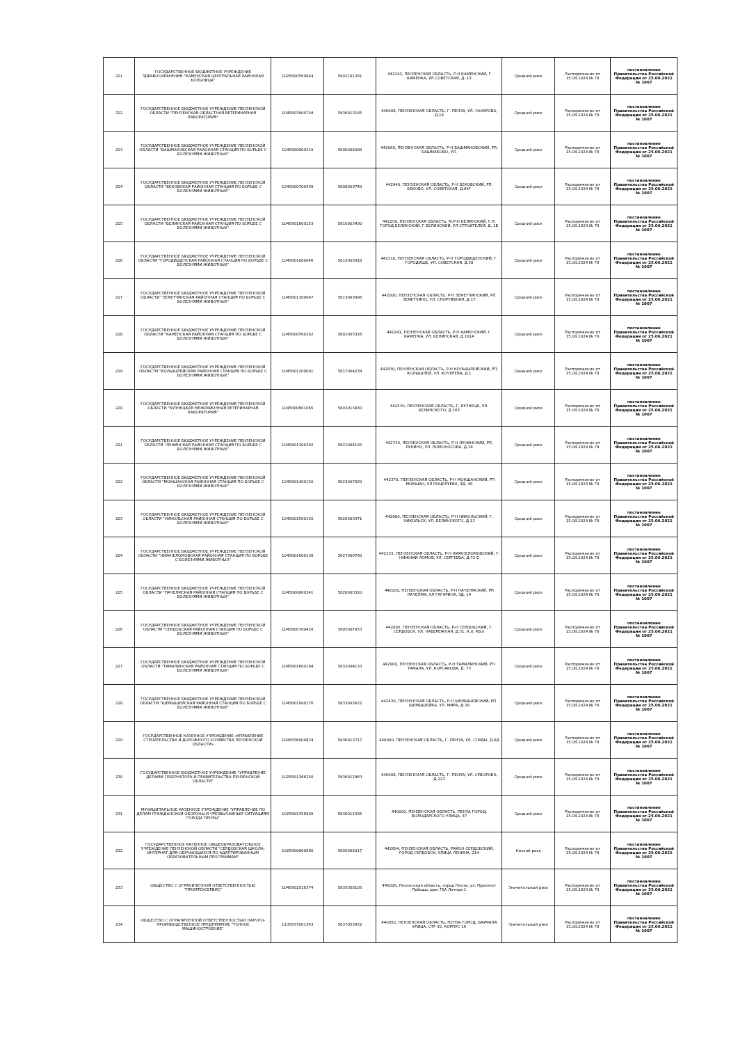| 211 | ГОСУДАРСТВЕННОЕ БЮДЖЕТНОЕ УЧРЕЖДЕНИЕ ЗДРАВООХРАНЕНИЯ "КАМЕНСКАЯ ЦЕНТРАЛЬНАЯ РАЙОННАЯ БОЛЬНИЦА" | 1025800509844 | 5802101281 | 442242, ПЕНЗЕНСКАЯ ОБЛАСТЬ, Р-Н КАМЕНСКИЙ, Г КАМЕНКА, УЛ СОВЕТСКАЯ, Д. 13 | Средний риск | Распоряжение от 15.08.2024 № 78 | постановление Правительства Российской Федерации от 25.06.2021 № 1007 |
| 212 | ГОСУДАРСТВЕННОЕ БЮДЖЕТНОЕ УЧРЕЖДЕНИЕ ПЕНЗЕНСКОЙ ОБЛАСТИ "ПЕНЗЕНСКАЯ ОБЛАСТНАЯ ВЕТЕРИНАРНАЯ ЛАБОРАТОРИЯ" | 1045803000704 | 5836013185 | 440008, ПЕНЗЕНСКАЯ ОБЛАСТЬ, Г. ПЕНЗА, УЛ. ЗАХАРОВА, Д.16 | Средний риск | Распоряжение от 15.08.2024 № 78 | постановление Правительства Российской Федерации от 25.06.2021 № 1007 |
| 213 | ГОСУДАРСТВЕННОЕ БЮДЖЕТНОЕ УЧРЕЖДЕНИЕ ПЕНЗЕНСКОЙ ОБЛАСТИ "БАШМАКОВСКАЯ РАЙОННАЯ СТАНЦИЯ ПО БОРЬБЕ С БОЛЕЗНЯМИ ЖИВОТНЫХ" | 1045800800319 | 5806004088 | 442060, ПЕНЗЕНСКАЯ ОБЛАСТЬ, Р-Н БАШМАКОВСКИЙ, РП. БАШМАКОВО, УЛ. | Средний риск | Распоряжение от 15.08.2024 № 78 | постановление Правительства Российской Федерации от 25.06.2021 № 1007 |
| 214 | ГОСУДАРСТВЕННОЕ БЮДЖЕТНОЕ УЧРЕЖДЕНИЕ ПЕНЗЕНСКОЙ ОБЛАСТИ "БЕКОВСКАЯ РАЙОННАЯ СТАНЦИЯ ПО БОРЬБЕ С БОЛЕЗНЯМИ ЖИВОТНЫХ" | 1045800700439 | 5808003749 | 442940, ПЕНЗЕНСКАЯ ОБЛАСТЬ, Р-Н БЕКОВСКИЙ, РП. БЕКОВО, УЛ. СОВЕТСКАЯ, Д.84Г | Средний риск | Распоряжение от 15.08.2024 № 78 | постановление Правительства Российской Федерации от 25.06.2021 № 1007 |
| 215 | ГОСУДАРСТВЕННОЕ БЮДЖЕТНОЕ УЧРЕЖДЕНИЕ ПЕНЗЕНСКОЙ ОБЛАСТИ "БЕЛИНСКАЯ РАЙОННАЯ СТАНЦИЯ ПО БОРЬБЕ С БОЛЕЗНЯМИ ЖИВОТНЫХ" | 1045801800153 | 5810003430 | 442250, ПЕНЗЕНСКАЯ ОБЛАСТЬ, М.Р-Н БЕЛИНСКИЙ, Г.П. ГОРОД БЕЛИНСКИЙ, Г БЕЛИНСКИЙ, УЛ СТРОИТЕЛЕЙ, Д. 1Б | Средний риск | Распоряжение от 15.08.2024 № 78 | постановление Правительства Российской Федерации от 25.06.2021 № 1007 |
| 216 | ГОСУДАРСТВЕННОЕ БЮДЖЕТНОЕ УЧРЕЖДЕНИЕ ПЕНЗЕНСКОЙ ОБЛАСТИ "ГОРОДИЩЕНСКАЯ РАЙОННАЯ СТАНЦИЯ ПО БОРЬБЕ С БОЛЕЗНЯМИ ЖИВОТНЫХ" | 1045801000046 | 5812005918 | 442310, ПЕНЗЕНСКАЯ ОБЛАСТЬ, Р-Н ГОРОДИЩЕНСКИЙ, Г. ГОРОДИЩЕ, УЛ. СОВЕТСКАЯ, Д.58 | Средний риск | Распоряжение от 15.08.2024 № 78 | постановление Правительства Российской Федерации от 25.06.2021 № 1007 |
| 217 | ГОСУДАРСТВЕННОЕ БЮДЖЕТНОЕ УЧРЕЖДЕНИЕ ПЕНЗЕНСКОЙ ОБЛАСТИ "ЗЕМЕТЧИНСКАЯ РАЙОННАЯ СТАНЦИЯ ПО БОРЬБЕ С БОЛЕЗНЯМИ ЖИВОТНЫХ" | 1045801100047 | 5813003896 | 442000, ПЕНЗЕНСКАЯ ОБЛАСТЬ, Р-Н ЗЕМЕТЧИНСКИЙ, РП. ЗЕМЕТЧИНО, УЛ. СПОРТИВНАЯ, Д.17 | Средний риск | Распоряжение от 15.08.2024 № 78 | постановление Правительства Российской Федерации от 25.06.2021 № 1007 |
| 218 | ГОСУДАРСТВЕННОЕ БЮДЖЕТНОЕ УЧРЕЖДЕНИЕ ПЕНЗЕНСКОЙ ОБЛАСТИ "КАМЕНСКАЯ РАЙОННАЯ СТАНЦИЯ ПО БОРЬБЕ С БОЛЕЗНЯМИ ЖИВОТНЫХ" | 1045800500162 | 5802003326 | 442241, ПЕНЗЕНСКАЯ ОБЛАСТЬ, Р-Н КАМЕНСКИЙ, Г. КАМЕНКА, УЛ. БЕЛИНСКАЯ, Д.161А | Средний риск | Распоряжение от 15.08.2024 № 78 | постановление Правительства Российской Федерации от 25.06.2021 № 1007 |
| 219 | ГОСУДАРСТВЕННОЕ БЮДЖЕТНОЕ УЧРЕЖДЕНИЕ ПЕНЗЕНСКОЙ ОБЛАСТИ "КОЛЫШЛЕЙСКАЯ РАЙОННАЯ СТАНЦИЯ ПО БОРЬБЕ С БОЛЕЗНЯМИ ЖИВОТНЫХ" | 1045801200081 | 5817004234 | 442830, ПЕНЗЕНСКАЯ ОБЛАСТЬ, Р-Н КОЛЫШЛЕЙСКИЙ, РП. КОЛЫШЛЕЙ, УЛ. КОЧЕРЕВА, Д.1 | Средний риск | Распоряжение от 15.08.2024 № 78 | постановление Правительства Российской Федерации от 25.06.2021 № 1007 |
| 220 | ГОСУДАРСТВЕННОЕ БЮДЖЕТНОЕ УЧРЕЖДЕНИЕ ПЕНЗЕНСКОЙ ОБЛАСТИ "КУЗНЕЦКАЯ МЕЖРАЙОННАЯ ВЕТЕРИНАРНАЯ ЛАБОРАТОРИЯ" | 1045800601065 | 5803013430 | 442530, ПЕНЗЕНСКАЯ ОБЛАСТЬ, Г. КУЗНЕЦК, УЛ. БЕЛИНСКОГО, Д.165 | Средний риск | Распоряжение от 15.08.2024 № 78 | постановление Правительства Российской Федерации от 25.06.2021 № 1007 |
| 221 | ГОСУДАРСТВЕННОЕ БЮДЖЕТНОЕ УЧРЕЖДЕНИЕ ПЕНЗЕНСКОЙ ОБЛАСТИ "ЛУНИНСКАЯ РАЙОННАЯ СТАНЦИЯ ПО БОРЬБЕ С БОЛЕЗНЯМИ ЖИВОТНЫХ" | 1045801300302 | 5821004195 | 442730, ПЕНЗЕНСКАЯ ОБЛАСТЬ, Р-Н ЛУНИНСКИЙ, РП. ЛУНИНО, УЛ. ЛОМОНОСОВА, Д.18 | Средний риск | Распоряжение от 15.08.2024 № 78 | постановление Правительства Российской Федерации от 25.06.2021 № 1007 |
| 222 | ГОСУДАРСТВЕННОЕ БЮДЖЕТНОЕ УЧРЕЖДЕНИЕ ПЕНЗЕНСКОЙ ОБЛАСТИ "МОКШАНСКАЯ РАЙОННАЯ СТАНЦИЯ ПО БОРЬБЕ С БОЛЕЗНЯМИ ЖИВОТНЫХ" | 1045801400150 | 5823007829 | 442370, ПЕНЗЕНСКАЯ ОБЛАСТЬ, Р-Н МОКШАНСКИЙ, РП МОКШАН, УЛ ПОЦЕЛУЕВА, ЗД. 49 | Средний риск | Распоряжение от 15.08.2024 № 78 | постановление Правительства Российской Федерации от 25.06.2021 № 1007 |
| 223 | ГОСУДАРСТВЕННОЕ БЮДЖЕТНОЕ УЧРЕЖДЕНИЕ ПЕНЗЕНСКОЙ ОБЛАСТИ "НИКОЛЬСКАЯ РАЙОННАЯ СТАНЦИЯ ПО БОРЬБЕ С БОЛЕЗНЯМИ ЖИВОТНЫХ" | 1045801500150 | 5826003371 | 442680, ПЕНЗЕНСКАЯ ОБЛАСТЬ, Р-Н НИКОЛЬСКИЙ, Г. НИКОЛЬСК, УЛ. БЕЛИНСКОГО, Д.13 | Средний риск | Распоряжение от 15.08.2024 № 78 | постановление Правительства Российской Федерации от 25.06.2021 № 1007 |
| 224 | ГОСУДАРСТВЕННОЕ БЮДЖЕТНОЕ УЧРЕЖДЕНИЕ ПЕНЗЕНСКОЙ ОБЛАСТИ "НИЖНЕЛОМОВСКАЯ РАЙОННАЯ СТАНЦИЯ ПО БОРЬБЕ С БОЛЕЗНЯМИ ЖИВОТНЫХ" | 1045801600138 | 5827009760 | 442153, ПЕНЗЕНСКАЯ ОБЛАСТЬ, Р-Н НИЖНЕЛОМОВСКИЙ, Г. НИЖНИЙ ЛОМОВ, УЛ. СЕРГЕЕВА, Д.72 Б | Средний риск | Распоряжение от 15.08.2024 № 78 | постановление Правительства Российской Федерации от 25.06.2021 № 1007 |
| 225 | ГОСУДАРСТВЕННОЕ БЮДЖЕТНОЕ УЧРЕЖДЕНИЕ ПЕНЗЕНСКОЙ ОБЛАСТИ "ПАЧЕЛМСКАЯ РАЙОННАЯ СТАНЦИЯ ПО БОРЬБЕ С БОЛЕЗНЯМИ ЖИВОТНЫХ" | 1045800800341 | 5828003320 | 442100, ПЕНЗЕНСКАЯ ОБЛАСТЬ, Р-Н ПАЧЕЛМСКИЙ, РП ПАЧЕЛМА, УЛ ГАГАРИНА, ЗД. 14 | Средний риск | Распоряжение от 15.08.2024 № 78 | постановление Правительства Российской Федерации от 25.06.2021 № 1007 |
| 226 | ГОСУДАРСТВЕННОЕ БЮДЖЕТНОЕ УЧРЕЖДЕНИЕ ПЕНЗЕНСКОЙ ОБЛАСТИ "СЕРДОБСКАЯ РАЙОННАЯ СТАНЦИЯ ПО БОРЬБЕ С БОЛЕЗНЯМИ ЖИВОТНЫХ" | 1045800700428 | 5805007953 | 442895, ПЕНЗЕНСКАЯ ОБЛАСТЬ, Р-Н СЕРДОБСКИЙ, Г. СЕРДОБСК, УЛ. НАБЕРЕЖНАЯ, Д.31, К.0, КВ.0 | Средний риск | Распоряжение от 15.08.2024 № 78 | постановление Правительства Российской Федерации от 25.06.2021 № 1007 |
| 227 | ГОСУДАРСТВЕННОЕ БЮДЖЕТНОЕ УЧРЕЖДЕНИЕ ПЕНЗЕНСКОЙ ОБЛАСТИ "ТАМАЛИНСКАЯ РАЙОННАЯ СТАНЦИЯ ПО БОРЬБЕ С БОЛЕЗНЯМИ ЖИВОТНЫХ" | 1045801800164 | 5832004133 | 442900, ПЕНЗЕНСКАЯ ОБЛАСТЬ, Р-Н ТАМАЛИНСКИЙ, РП. ТАМАЛА, УЛ. КОРСАКОВА, Д. 73 | Средний риск | Распоряжение от 15.08.2024 № 78 | постановление Правительства Российской Федерации от 25.06.2021 № 1007 |
| 228 | ГОСУДАРСТВЕННОЕ БЮДЖЕТНОЕ УЧРЕЖДЕНИЕ ПЕНЗЕНСКОЙ ОБЛАСТИ "ШЕМЫШЕЙСКАЯ РАЙОННАЯ СТАНЦИЯ ПО БОРЬБЕ С БОЛЕЗНЯМИ ЖИВОТНЫХ" | 1045801900176 | 5833003622 | 442430, ПЕНЗЕНСКАЯ ОБЛАСТЬ, Р-Н ШЕМЫШЕЙСКИЙ, РП. ШЕМЫШЕЙКА, УЛ. МИРА, Д.39 | Средний риск | Распоряжение от 15.08.2024 № 78 | постановление Правительства Российской Федерации от 25.06.2021 № 1007 |
| 229 | ГОСУДАРСТВЕННОЕ КАЗЕННОЕ УЧРЕЖДЕНИЕ «УПРАВЛЕНИЕ СТРОИТЕЛЬСТВА И ДОРОЖНОГО ХОЗЯЙСТВА ПЕНЗЕНСКОЙ ОБЛАСТИ» | 1095836004824 | 5836013717 | 440000, ПЕНЗЕНСКАЯ ОБЛАСТЬ, Г. ПЕНЗА, УЛ. СЛАВЫ, Д.6Д | Средний риск | Распоряжение от 15.08.2024 № 78 | постановление Правительства Российской Федерации от 25.06.2021 № 1007 |
| 230 | ГОСУДАРСТВЕННОЕ БЮДЖЕТНОЕ УЧРЕЖДЕНИЕ "УПРАВЛЕНИЕ ДЕЛАМИ ГУБЕРНАТОРА И ПРАВИТЕЛЬСТВА ПЕНЗЕНСКОЙ ОБЛАСТИ" | 1025801366250 | 5836012463 | 440008, ПЕНЗЕНСКАЯ ОБЛАСТЬ, Г. ПЕНЗА, УЛ. СУВОРОВА, Д.223 | Средний риск | Распоряжение от 15.08.2024 № 78 | постановление Правительства Российской Федерации от 25.06.2021 № 1007 |
| 231 | МУНИЦИПАЛЬНОЕ КАЗЕННОЕ УЧРЕЖДЕНИЕ "УПРАВЛЕНИЕ ПО ДЕЛАМ ГРАЖДАНСКОЙ ОБОРОНЫ И ЧРЕЗВЫЧАЙНЫМ СИТУАЦИЯМ ГОРОДА ПЕНЗЫ" | 1025801358969 | 5836012336 | 440000, ПЕНЗЕНСКАЯ ОБЛАСТЬ, ПЕНЗА ГОРОД, ВОЛОДАРСКОГО УЛИЦА, 37 | Средний риск | Распоряжение от 15.08.2024 № 78 | постановление Правительства Российской Федерации от 25.06.2021 № 1007 |
| 232 | ГОСУДАРСТВЕННОЕ КАЗЕННОЕ ОБЩЕОБРАЗОВАТЕЛЬНОЕ УЧРЕЖДЕНИЕ ПЕНЗЕНСКОЙ ОБЛАСТИ "СЕРДОБСКАЯ ШКОЛА-ИНТЕРНАТ ДЛЯ ОБУЧАЮЩИХСЯ ПО АДАПТИРОВАННЫМ ОБРАЗОВАТЕЛЬНЫМ ПРОГРАММАМ" | 1025800600880 | 5805002017 | 442894, ПЕНЗЕНСКАЯ ОБЛАСТЬ, РАЙОН СЕРДОБСКИЙ, ГОРОД СЕРДОБСК, УЛИЦА ЛЕНИНА, 214 | Низкий риск | Распоряжение от 15.08.2024 № 78 | постановление Правительства Российской Федерации от 25.06.2021 № 1007 |
| 233 | ОБЩЕСТВО С ОГРАНИЧЕННОЙ ОТВЕТСТВЕННОСТЬЮ "ПРОМТЕХСЕРВИС" | 1045802516374 | 5835058105 | 440028, Пензенская область, город Пенза, ул. Проспект Победы, дом 75А Литера 1 | Значительный риск | Распоряжение от 15.08.2024 № 78 | постановление Правительства Российской Федерации от 25.06.2021 № 1007 |
| 234 | ОБЩЕСТВО С ОГРАНИЧЕННОЙ ОТВЕТСТВЕННОСТЬЮ НАУЧНО-ПРОИЗВОДСТВЕННОЕ ПРЕДПРИЯТИЕ "ТОЧНОЕ МАШИНОСТРОЕНИЕ" | 1135837001343 | 5837053952 | 440052, ПЕНЗЕНСКАЯ ОБЛАСТЬ, ПЕНЗА ГОРОД, БАУМАНА УЛИЦА, СТР 30, КОРПУС 16 | Значительный риск | Распоряжение от 15.08.2024 № 78 | постановление Правительства Российской Федерации от 25.06.2021 № 1007 |